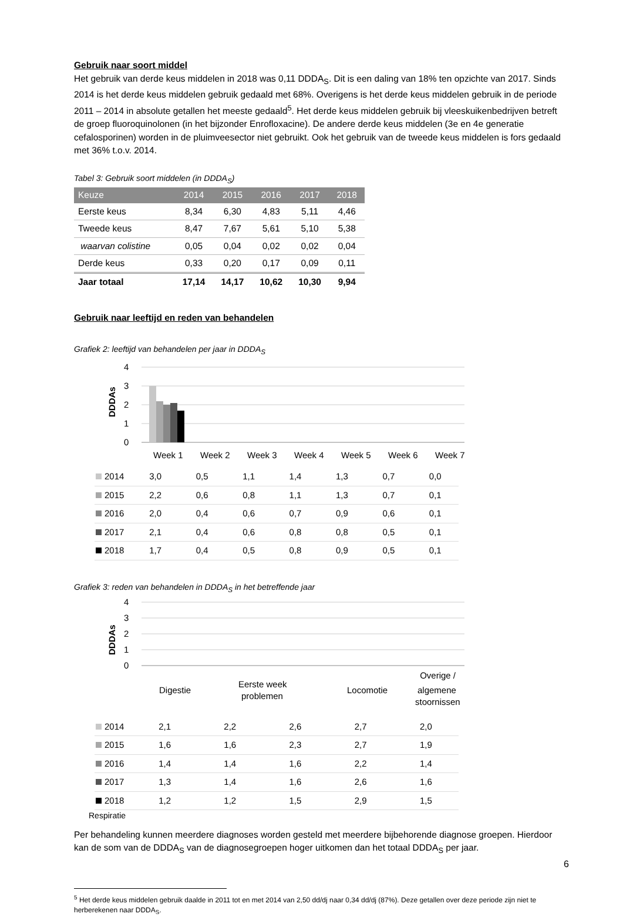Gebruik naar soort middel
Het gebruik van derde keus middelen in 2018 was 0,11 DDDA<sub>S</sub>. Dit is een daling van 18% ten opzichte van 2017. Sinds 2014 is het derde keus middelen gebruik gedaald met 68%. Overigens is het derde keus middelen gebruik in de periode 2011 – 2014 in absolute getallen het meeste gedaald<sup>5</sup>. Het derde keus middelen gebruik bij vleeskuikenbedrijven betreft de groep fluoroquinolonen (in het bijzonder Enrofloxacine). De andere derde keus middelen (3e en 4e generatie cefalosporinen) worden in de pluimveesector niet gebruikt. Ook het gebruik van de tweede keus middelen is fors gedaald met 36% t.o.v. 2014.
Tabel 3: Gebruik soort middelen (in DDDA<sub>S</sub>)
| Keuze | 2014 | 2015 | 2016 | 2017 | 2018 |
| --- | --- | --- | --- | --- | --- |
| Eerste keus | 8,34 | 6,30 | 4,83 | 5,11 | 4,46 |
| Tweede keus | 8,47 | 7,67 | 5,61 | 5,10 | 5,38 |
| waarvan colistine | 0,05 | 0,04 | 0,02 | 0,02 | 0,04 |
| Derde keus | 0,33 | 0,20 | 0,17 | 0,09 | 0,11 |
| Jaar totaal | 17,14 | 14,17 | 10,62 | 10,30 | 9,94 |
Gebruik naar leeftijd en reden van behandelen
Grafiek 2: leeftijd van behandelen per jaar in DDDA<sub>S</sub>
DDDAs
4
3
2
1
0
Week 1
Week 2
Week 3
Week 4
Week 5
Week 6
Week 7
| 2014 | 3,0 | 0,5 | 1,1 | 1,4 | 1,3 | 0,7 | 0,0 |
| 2015 | 2,2 | 0,6 | 0,8 | 1,1 | 1,3 | 0,7 | 0,1 |
| 2016 | 2,0 | 0,4 | 0,6 | 0,7 | 0,9 | 0,6 | 0,1 |
| 2017 | 2,1 | 0,4 | 0,6 | 0,8 | 0,8 | 0,5 | 0,1 |
| 2018 | 1,7 | 0,4 | 0,5 | 0,8 | 0,9 | 0,5 | 0,1 |
Grafiek 3: reden van behandelen in DDDA<sub>S</sub> in het betreffende jaar
DDDAs
4
3
2
1
0
Digestie
Eerste week
problemen
Locomotie
Overige /
algemene
stoornissen
| 2014 | 2,1 | 2,2 | 2,6 | 2,7 | 2,0 |
| 2015 | 1,6 | 1,6 | 2,3 | 2,7 | 1,9 |
| 2016 | 1,4 | 1,4 | 1,6 | 2,2 | 1,4 |
| 2017 | 1,3 | 1,4 | 1,6 | 2,6 | 1,6 |
| 2018 | 1,2 | 1,2 | 1,5 | 2,9 | 1,5 |
Respiratie
Per behandeling kunnen meerdere diagnoses worden gesteld met meerdere bijbehorende diagnose groepen. Hierdoor kan de som van de DDDA<sub>S</sub> van de diagnosegroepen hoger uitkomen dan het totaal DDDA<sub>S</sub> per jaar.
<sup>5</sup> Het derde keus middelen gebruik daalde in 2011 tot en met 2014 van 2,50 dd/dj naar 0,34 dd/dj (87%). Deze getallen over deze periode zijn niet te herberekenen naar DDDA<sub>S</sub>.
6